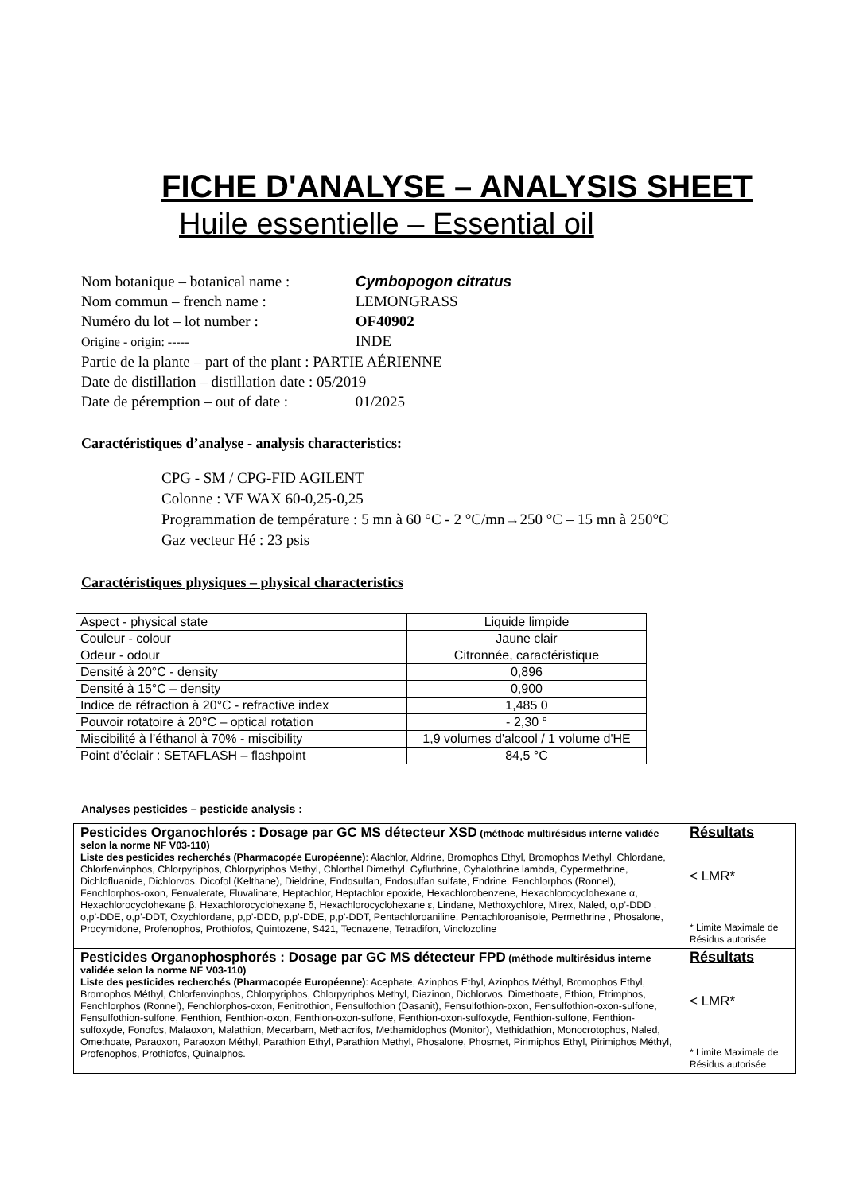FICHE D'ANALYSE – ANALYSIS SHEET
Huile essentielle – Essential oil
Nom botanique – botanical name : Cymbopogon citratus
Nom commun – french name : LEMONGRASS
Numéro du lot – lot number : OF40902
Origine - origin: ----- INDE
Partie de la plante – part of the plant : PARTIE AÉRIENNE
Date de distillation – distillation date : 05/2019
Date de péremption – out of date : 01/2025
Caractéristiques d’analyse - analysis characteristics:
CPG - SM / CPG-FID AGILENT
Colonne : VF WAX 60-0,25-0,25
Programmation de température : 5 mn à 60 °C - 2 °C/mn→250 °C – 15 mn à 250°C
Gaz vecteur Hé : 23 psis
Caractéristiques physiques – physical characteristics
| Aspect - physical state | Liquide limpide |
| Couleur - colour | Jaune clair |
| Odeur - odour | Citronnée, caractéristique |
| Densité à 20°C - density | 0,896 |
| Densité à 15°C – density | 0,900 |
| Indice de réfraction à 20°C - refractive index | 1,485 0 |
| Pouvoir rotatoire à 20°C – optical rotation | - 2,30 ° |
| Miscibilité à l’éthanol à 70% - miscibility | 1,9 volumes d'alcool / 1 volume d'HE |
| Point d’éclair : SETAFLASH – flashpoint | 84,5 °C |
Analyses pesticides – pesticide analysis :
| Pesticides Organochlorés : Dosage par GC MS détecteur XSD (méthode multirésidus interne validée selon la norme NF V03-110) Liste des pesticides recherchés (Pharmacopée Européenne) : Alachlor, Aldrine, Bromophos Ethyl, Bromophos Methyl, Chlordane, Chlorfenvinphos, Chlorpyriphos, Chlorpyriphos Methyl, Chlorthal Dimethyl, Cyfluthrine, Cyhalothrine lambda, Cypermethrine, Dichlofluanide, Dichlorvos, Dicofol (Kelthane), Dieldrine, Endosulfan, Endosulfan sulfate, Endrine, Fenchlorphos (Ronnel), Fenchlorphos-oxon, Fenvalerate, Fluvalinate, Heptachlor, Heptachlor epoxide, Hexachlorobenzene, Hexachlorocyclohexane α, Hexachlorocyclohexane β, Hexachlorocyclohexane δ, Hexachlorocyclohexane ε, Lindane, Methoxychlore, Mirex, Naled, o,p’-DDD , o,p’-DDE, o,p’-DDT, Oxychlordane, p,p’-DDD, p,p’-DDE, p,p’-DDT, Pentachloroaniline, Pentachloroanisole, Permethrine , Phosalone, Procymidone, Profenophos, Prothiofos, Quintozene, S421, Tecnazene, Tetradifon, Vinclozoline | Résultats < LMR* * Limite Maximale de Résidus autorisée |
| Pesticides Organophosphorés : Dosage par GC MS détecteur FPD (méthode multirésidus interne validée selon la norme NF V03-110) Liste des pesticides recherchés (Pharmacopée Européenne) : Acephate, Azinphos Ethyl, Azinphos Méthyl, Bromophos Ethyl, Bromophos Méthyl, Chlorfenvinphos, Chlorpyriphos, Chlorpyriphos Methyl, Diazinon, Dichlorvos, Dimethoate, Ethion, Etrimphos, Fenchlorphos (Ronnel), Fenchlorphos-oxon, Fenitrothion, Fensulfothion (Dasanit), Fensulfothion-oxon, Fensulfothion-oxon-sulfone, Fensulfothion-sulfone, Fenthion, Fenthion-oxon, Fenthion-oxon-sulfone, Fenthion-oxon-sulfoxyde, Fenthion-sulfone, Fenthion-sulfoxyde, Fonofos, Malaoxon, Malathion, Mecarbam, Methacrifos, Methamidophos (Monitor), Methidathion, Monocrotophos, Naled, Omethoate, Paraoxon, Paraoxon Méthyl, Parathion Ethyl, Parathion Methyl, Phosalone, Phosmet, Pirimiphos Ethyl, Pirimiphos Méthyl, Profenophos, Prothiofos, Quinalphos. | Résultats < LMR* * Limite Maximale de Résidus autorisée |